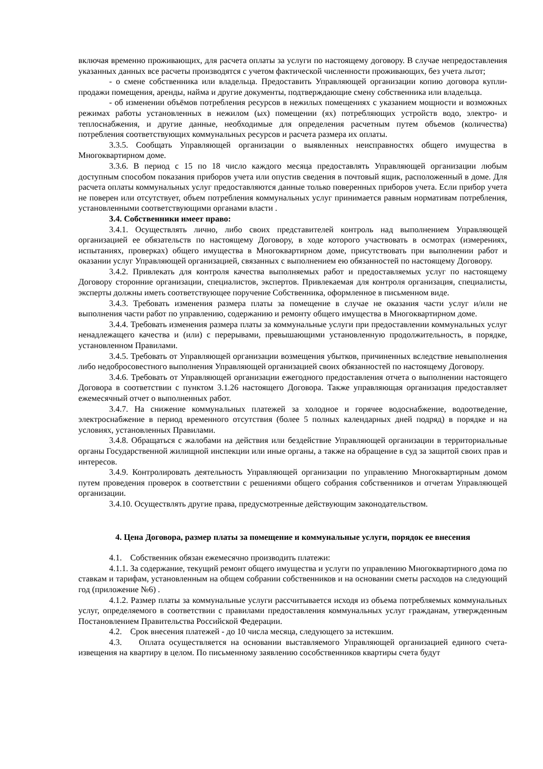включая временно проживающих, для расчета оплаты за услуги по настоящему договору. В случае непредоставления указанных данных все расчеты производятся с учетом фактической численности проживающих, без учета льгот;
- о смене собственника или владельца. Предоставить Управляющей организации копию договора купли-продажи помещения, аренды, найма и другие документы, подтверждающие смену собственника или владельца.
- об изменении объёмов потребления ресурсов в нежилых помещениях с указанием мощности и возможных режимах работы установленных в нежилом (ых) помещении (ях) потребляющих устройств водо, электро- и теплоснабжения, и другие данные, необходимые для определения расчетным путем объемов (количества) потребления соответствующих коммунальных ресурсов и расчета размера их оплаты.
3.3.5. Сообщать Управляющей организации о выявленных неисправностях общего имущества в Многоквартирном доме.
3.3.6. В период с 15 по 18 число каждого месяца предоставлять Управляющей организации любым доступным способом показания приборов учета или опустив сведения в почтовый ящик, расположенный в доме. Для расчета оплаты коммунальных услуг предоставляются данные только поверенных приборов учета. Если прибор учета не поверен или отсутствует, объем потребления коммунальных услуг принимается равным нормативам потребления, установленными соответствующими органами власти .
3.4. Собственники имеет право:
3.4.1. Осуществлять лично, либо своих представителей контроль над выполнением Управляющей организацией ее обязательств по настоящему Договору, в ходе которого участвовать в осмотрах (измерениях, испытаниях, проверках) общего имущества в Многоквартирном доме, присутствовать при выполнении работ и оказании услуг Управляющей организацией, связанных с выполнением ею обязанностей по настоящему Договору.
3.4.2. Привлекать для контроля качества выполняемых работ и предоставляемых услуг по настоящему Договору сторонние организации, специалистов, экспертов. Привлекаемая для контроля организация, специалисты, эксперты должны иметь соответствующее поручение Собственника, оформленное в письменном виде.
3.4.3. Требовать изменения размера платы за помещение в случае не оказания части услуг и/или не выполнения части работ по управлению, содержанию и ремонту общего имущества в Многоквартирном доме.
3.4.4. Требовать изменения размера платы за коммунальные услуги при предоставлении коммунальных услуг ненадлежащего качества и (или) с перерывами, превышающими установленную продолжительность, в порядке, установленном Правилами.
3.4.5. Требовать от Управляющей организации возмещения убытков, причиненных вследствие невыполнения либо недобросовестного выполнения Управляющей организацией своих обязанностей по настоящему Договору.
3.4.6. Требовать от Управляющей организации ежегодного предоставления отчета о выполнении настоящего Договора в соответствии с пунктом 3.1.26 настоящего Договора. Также управляющая организация предоставляет ежемесячный отчет о выполненных работ.
3.4.7. На снижение коммунальных платежей за холодное и горячее водоснабжение, водоотведение, электроснабжение в период временного отсутствия (более 5 полных календарных дней подряд) в порядке и на условиях, установленных Правилами.
3.4.8. Обращаться с жалобами на действия или бездействие Управляющей организации в территориальные органы Государственной жилищной инспекции или иные органы, а также на обращение в суд за защитой своих прав и интересов.
3.4.9. Контролировать деятельность Управляющей организации по управлению Многоквартирным домом путем проведения проверок в соответствии с решениями общего собрания собственников и отчетам Управляющей организации.
3.4.10. Осуществлять другие права, предусмотренные действующим законодательством.
4. Цена Договора, размер платы за помещение и коммунальные услуги, порядок ее внесения
4.1. Собственник обязан ежемесячно производить платежи:
4.1.1. За содержание, текущий ремонт общего имущества и услуги по управлению Многоквартирного дома по ставкам и тарифам, установленным на общем собрании собственников и на основании сметы расходов на следующий год (приложение №6) .
4.1.2. Размер платы за коммунальные услуги рассчитывается исходя из объема потребляемых коммунальных услуг, определяемого в соответствии с правилами предоставления коммунальных услуг гражданам, утвержденным Постановлением Правительства Российской Федерации.
4.2. Срок внесения платежей - до 10 числа месяца, следующего за истекшим.
4.3. Оплата осуществляется на основании выставляемого Управляющей организацией единого счета-извещения на квартиру в целом. По письменному заявлению сособственников квартиры счета будут